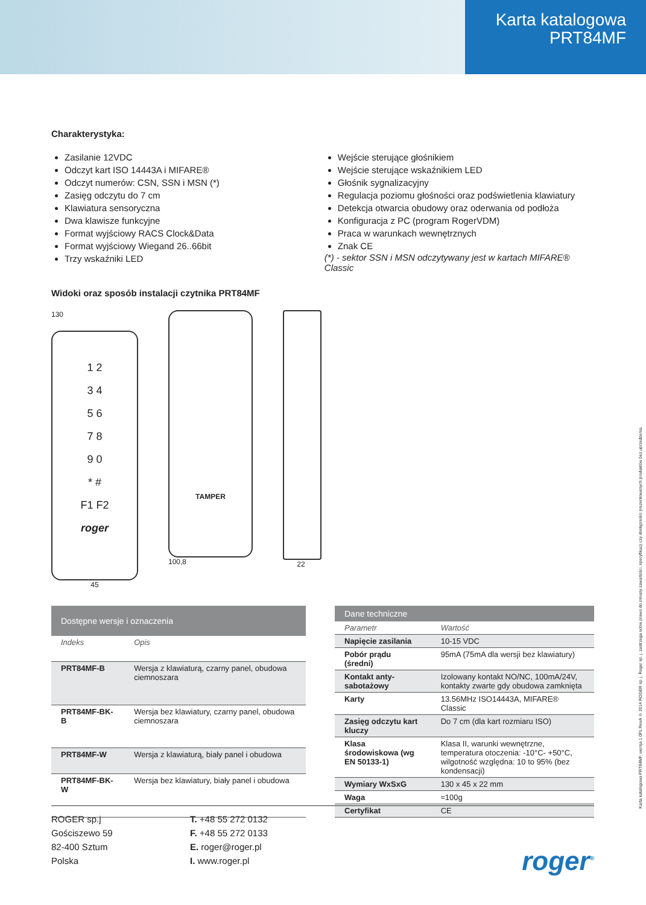Karta katalogowa
PRT84MF
Charakterystyka:
Zasilanie 12VDC
Odczyt kart ISO 14443A i MIFARE®
Odczyt numerów: CSN, SSN i MSN (*)
Zasięg odczytu do 7 cm
Klawiatura sensoryczna
Dwa klawisze funkcyjne
Format wyjściowy RACS Clock&Data
Format wyjściowy Wiegand 26..66bit
Trzy wskaźniki LED
Wejście sterujące głośnikiem
Wejście sterujące wskaźnikiem LED
Głośnik sygnalizacyjny
Regulacja poziomu głośności oraz podświetlenia klawiatury
Detekcja otwarcia obudowy oraz oderwania od podłoża
Konfiguracja z PC (program RogerVDM)
Praca w warunkach wewnętrznych
Znak CE
(*) - sektor SSN i MSN odczytywany jest w kartach MIFARE® Classic
Widoki oraz sposób instalacji czytnika PRT84MF
130
1 2
3 4
5 6
7 8
9 0
* #
F1 F2
roger
45
TAMPER
100,8
22
| Dostępne wersje i oznaczenia | |
| --- | --- |
| Indeks | Opis |
| PRT84MF-B | Wersja z klawiaturą, czarny panel, obudowa ciemnoszara |
| PRT84MF-BK-B | Wersja bez klawiatury, czarny panel, obudowa ciemnoszara |
| PRT84MF-W | Wersja z klawiaturą, biały panel i obudowa |
| PRT84MF-BK-W | Wersja bez klawiatury, biały panel i obudowa |
| Dane techniczne | |
| --- | --- |
| Parametr | Wartość |
| Napięcie zasilania | 10-15 VDC |
| Pobór prądu (średni) | 95mA (75mA dla wersji bez klawiatury) |
| Kontakt anty-sabotażowy | Izolowany kontakt NO/NC, 100mA/24V, kontakty zwarte gdy obudowa zamknięta |
| Karty | 13.56MHz ISO14443A, MIFARE® Classic |
| Zasięg odczytu kart kluczy | Do 7 cm (dla kart rozmiaru ISO) |
| Klasa środowiskowa (wg EN 50133-1) | Klasa II, warunki wewnętrzne, temperatura otoczenia: -10°C- +50°C, wilgotność względna: 10 to 95% (bez kondensacji) |
| Wymiary WxSxG | 130 x 45 x 22 mm |
| Waga | ≈100g |
| Certyfikat | CE |
ROGER sp.j
Gościszewo 59
82-400 Sztum
Polska
T. +48 55 272 0132
F. +48 55 272 0133
E. roger@roger.pl
I. www.roger.pl
roger<sup>®</sup>
Karta katalogowa PRT84MF, wersja 1.0PL RevA © 2014 ROGER sp. j. Roger sp. j. zastrzega sobie prawo do zmiany zawartości, specyfikacji czy dostępności prezentowanych produktów bez uprzedzenia.